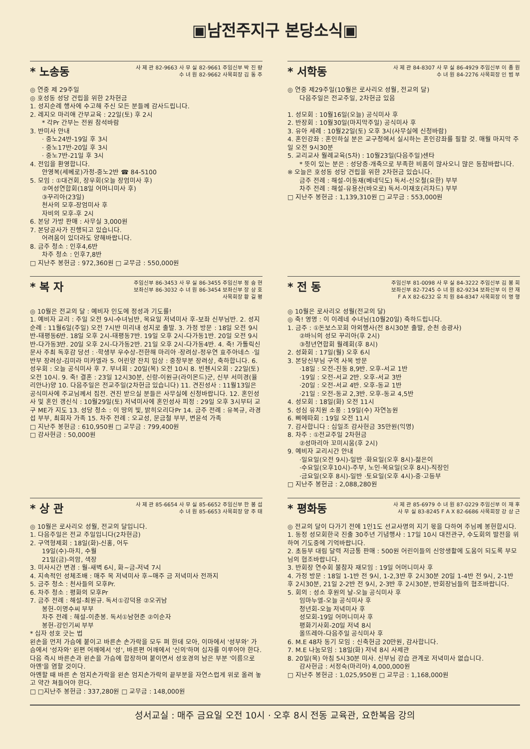▣남전주지구 본당소식▣
* 노송동
사 제 관 82-9663 사 무 실 82-9661 주임신부 박 진 량
수 녀 원 82-9662 사목회장 김 동 주
◎ 연중 제 29주일
◎ 호성동 성당 건립을 위한 2차헌금
1. 성지순례 행사에 수고해 주신 모든 분들께 감사드립니다.
2. 레지오 마리애 간부교육 : 22일(토) 후 2시
* 각Pr 간부는 전원 참석바람
3. 반미사 안내
· 중노24반-19일 후 3시
· 중노17반-20일 후 3시
· 중노7반-21일 후 3시
4. 전입을 환영합니다.
안영복(세베로)가정-중노2반 ☎ 84-5100
5. 모임 : ①대건회, 장우회(오늘 장엄미사 후)
②여성연합회(18일 어머니미사 후)
③꾸리아(23일)
천사의 모후-장엄미사 후
자비의 모후-후 2시
6. 본당 가방 판매 : 사무실 3,000원
7. 본당공사가 진행되고 있습니다.
어려움이 있더라도 양해바랍니다.
8. 금주 청소 : 인후4,6반
차주 청소 : 인후7,8반
□ 지난주 봉헌금 : 972,360원 □ 교무금 : 550,000원
* 서학동
사 제 관 84-8307 사 무 실 86-4929 주임신부 이 종 원
수 녀 원 84-2276 사목회장 인 범 부
◎ 연중 제29주일(10월은 로사리오 성월, 전교의 달)
다음주일은 전교주일, 2차헌금 있음
1. 성모회 : 10월16일(오늘) 공식미사 후
2. 반장회 : 10월30일(마지막주일) 공식미사 후
3. 유아 세례 : 10월22일(토) 오후 3시(사무실에 신청바람)
4. 혼인강좌 : 혼인하실 분은 교구청에서 실시하는 혼인강좌를 필할 것. 매월 마지막 주일 오전 9시30분
5. 교리교사 월례교육(5차) : 10월23일(다음주일)센타
* 뜻이 있는 분은 : 성당증·개축으로 부족한 비품이 많사오니 많은 동참바랍니다.
※ 오늘은 호성동 성당 건립을 위한 2차헌금 있습니다.
금주 전례 : 해설-이동재(베네딕도) 독서-신오철(요한) 부부
차주 전례 : 해설-유용산(바오로) 독서-이재호(리차드) 부부
□ 지난주 봉헌금 : 1,139,310원 □ 교무금 : 553,000원
* 복 자
주임신부 86-3453 사 무 실 86-3455 주임신부 정 승 현
보좌신부 86-3032 수 녀 원 86-3454 보좌신부 장 상 호
사목회장 황 길 평
◎ 10월은 전교의 달 : 예비자 인도에 정성과 기도를!
1. 예비자 교리 : 주일 오전 9시-수녀님반, 목요일 저녁미사 후-보좌 신부님반. 2. 성지 순례 : 11월6일(주일) 오전 7시반 미리내 성지로 출발. 3. 가정 방문 : 18일 오전 9시반-태평동6반. 18일 오후 2시-태평동7반. 19일 오후 2시-다가동1반. 20일 오전 9시반-다가동3반. 20일 오후 2시-다가동2반. 21일 오후 2시-다가동4반. 4. 축! 가톨릭신문사 주최 독후감 당선 : ·학생부 우수상-전한해 마리아 ·장려상-정우연 효주아네스 ·일반부 장려상-김미라 미카엘라 5. 어린양 잔치 입상 : 중창부분 장려상, 축하합니다. 6. 성우회 : 오늘 공식미사 후 7. 부녀회 : 20일(목) 오전 10시 8. 빈첸시오회 : 22일(토) 오전 10시. 9. 축! 결혼 : 23일 12시30분, 신랑-이원규(라이몬드)군, 신부 서미경(율리안나)양 10. 다음주일은 전교주일(2차헌금 있습니다) 11. 견진성사 : 11월13일은 공식미사에 주교님께서 집전. 견진 받으실 분들은 사무실에 신청바랍니다. 12. 혼인성사 및 혼인 갱신식 : 10월29일(토) 저녁미사에 혼인성사 피정 : 29일 오후 3시부터 교구 ME가 지도 13. 성당 청소 : 이 땅의 빛, 밝히오리다Pr 14. 금주 전례 : 유복규, 라경섭 부부, 최희자 가족 15. 차주 전례 : 오교성, 문금철 부부, 변윤석 가족
□ 지난주 봉헌금 : 610,950원 □ 교무금 : 799,400원
□ 감사헌금 : 50,000원
* 전 동
주임신부 81-0098 사 무 실 84-3222 주임신부 김 봉 희
보좌신부 82-7245 수 녀 원 82-9234 보좌신부 이 완 재
F A X 82-6232 유 치 원 84-8347 사목회장 이 명 행
◎ 10월은 로사리오 성월(전교의 달)
◎ 축! 영명 : 이 이레네 수녀님(10월20일) 축하드립니다.
1. 금주 : ①돈보스꼬회 야외행사(전 8시30분 출발, 순천 송광사)
②바늬의 성모 꾸리아(후 2시)
③청년연합회 월례회(후 8시)
2. 성화회 : 17일(월) 오후 6시
3. 본당신부님 구역 사목 방문
·18일 : 오전-진동 8,9반. 오후-서교 1반
·19일 : 오전-서교 2반. 오후-서교 3반
·20일 : 오전-서교 4반. 오후-동교 1반
·21일 : 오전-동교 2,3반. 오후-동교 4,5반
4. 성모회 : 18일(화) 오전 11시
5. 성심 유치원 소풍 : 19일(수) 자연농원
6. 삐에따회 : 19일 오전 11시
7. 감사합니다 : 십일조 감사헌금 35만원(익명)
8. 차주 : ①전교주일 2차헌금
②성마리아 꼬미시움(후 2시)
9. 예비자 교리시간 안내
·일요일(오전 9시)-일반 ·화요일(오후 8시)-젊은이
·수요일(오후10시)-주부, 노인·목요일(오후 8시)-직장인
·금요일(오후 8시)-일반 ·토요일(오후 4시)-중·고등부
□ 지난주 봉헌금 : 2,088,280원
* 상 관
사 제 관 85-6654 사 무 실 85-6652 주임신부 한 봉 섭
수 녀 원 85-6653 사목회장 양 주 태
◎ 10월은 로사리오 성월, 전교의 달입니다.
1. 다음주일은 전교 주일입니다(2차헌금)
2. 구역형제회 : 18일(화)-신홍, 어두
19일(수)-마치, 수월
21일(금)-의암, 색장
3. 미사시간 변경 : 월-새벽 6시, 화~금-저녁 7시
4. 지속적인 성체조배 : 매주 목 저녁미사 후~매주 금 저녁미사 전까지
5. 금주 청소 : 천사들의 모후Pr.
6. 차주 청소 : 평화의 모후Pr
7. 금주 전례 : 해설-최원규. 독서①강덕용 ②오귀남
봉헌-이명수씨 부부
차주 전례 : 해설-이춘봉. 독서①남현준 ②이순자
봉헌-강인기씨 부부
* 십자 성호 긋는 법
왼손을 먼저 가슴에 붙이고 바른손 손가락을 모두 펴 한데 모아, 이마에서 '성부와' 가슴에서 '성자와' 왼편 어깨에서 '성', 바른편 어깨에서 '신의'하며 십자를 이루어야 한다. 다음 즉시 바른손과 왼손을 가슴에 합장하며 붙이면서 성호경의 남은 부분 '이름으로 아멘'을 염할 것이다.
아멘할 때 바른 손 엄지손가락을 왼손 엄지손가락의 끝부분을 자연스럽게 위로 올려 놓고 약간 쳐들어야 한다.
□ □지난주 봉헌금 : 337,280원 □ 교무금 : 148,000원
* 평화동
사 제 관 85-6979 수 녀 원 87-0229 주임신부 이 재 후
사 무 실 83-8245 F A X 82-6686 사목회장 강 상 근
◎ 전교의 달이 다가기 전에 1인1도 선교사명의 지기 몫을 다하여 주님께 봉헌합시다.
1. 동정 성모회한국 진출 30주년 기념행사 : 17일 10시 대전관구, 수도회의 발전을 위하여 기도중에 기억바랍니다.
2. 초등부 대림 달력 저금통 판매 : 500원 어린이들의 신앙생활에 도움이 되도록 부모님의 협조바랍니다.
3. 반회장 연수회 불참자 재모임 : 19일 어머니미사 후
4. 가정 방문 : 18일 1-1반 전 9시, 1-2,3반 후 2시30분 20일 1-4반 전 9시, 2-1반 후 2시30분, 21일 2-2반 전 9시, 2-3반 후 2시30분, 반회장님들의 협조바랍니다.
5. 회의 : 성소 후원의 날-오늘 공식미사 후
임마누엘-오늘 공식미사 후
청년회-오늘 저녁미사 후
성모회-19일 어머니미사 후
평화기사회-20일 저녁 8시
올뜨레아-다음주일 공식미사 후
6. M.E 48차 동기 모임 : 신축헌금 20만원, 감사합니다.
7. M.E 나눔모임 : 18일(화) 저녁 8시 사제관
8. 20일(목) 아침 5시30분 미사. 신부님 강습 관계로 저녁미사 없습니다.
감사헌금 : 서정숙(마리아) 4,000,000원
□ 지난주 봉헌금 : 1,025,950원 □ 교무금 : 1,168,000원
성서교실 : 매주 금요일 오전 10시 · 오후 8시 전동 교육관, 요한복음 강의